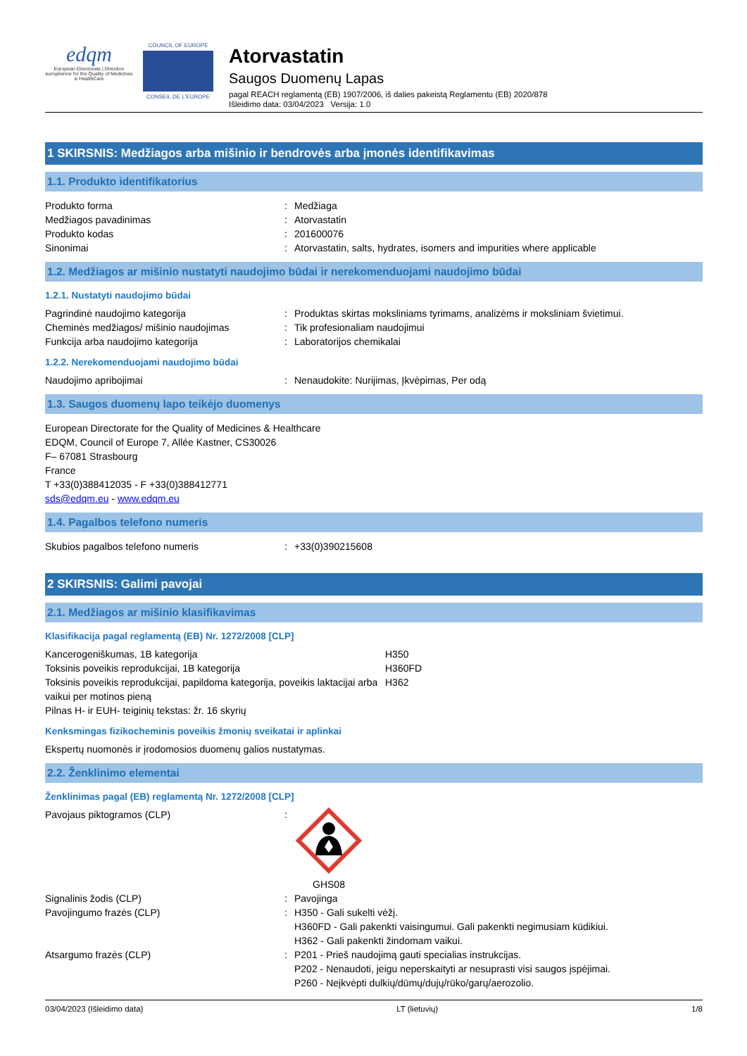edqm
European Directorate | Direction européenne for the Quality of Medicines & HealthCare
COUNCIL OF EUROPE
CONSEIL DE L'EUROPE
Atorvastatin
Saugos Duomenų Lapas
pagal REACH reglamentą (EB) 1907/2006, iš dalies pakeistą Reglamentu (EB) 2020/878
Išleidimo data: 03/04/2023 Versija: 1.0
1 SKIRSNIS: Medžiagos arba mišinio ir bendrovės arba įmonės identifikavimas
1.1. Produkto identifikatorius
Produkto forma : Medžiaga
Medžiagos pavadinimas : Atorvastatin
Produkto kodas : 201600076
Sinonimai : Atorvastatin, salts, hydrates, isomers and impurities where applicable
1.2. Medžiagos ar mišinio nustatyti naudojimo būdai ir nerekomenduojami naudojimo būdai
1.2.1. Nustatyti naudojimo būdai
Pagrindinė naudojimo kategorija : Produktas skirtas moksliniams tyrimams, analizėms ir moksliniam švietimui.
Cheminės medžiagos/ mišinio naudojimas : Tik profesionaliam naudojimui
Funkcija arba naudojimo kategorija : Laboratorijos chemikalai
1.2.2. Nerekomenduojami naudojimo būdai
Naudojimo apribojimai : Nenaudokite: Nurijimas, Įkvėpimas, Per odą
1.3. Saugos duomenų lapo teikėjo duomenys
European Directorate for the Quality of Medicines & Healthcare
EDQM, Council of Europe 7, Allée Kastner, CS30026
F– 67081 Strasbourg
France
T +33(0)388412035 - F +33(0)388412771
sds@edqm.eu - www.edqm.eu
1.4. Pagalbos telefono numeris
Skubios pagalbos telefono numeris : +33(0)390215608
2 SKIRSNIS: Galimi pavojai
2.1. Medžiagos ar mišinio klasifikavimas
Klasifikacija pagal reglamentą (EB) Nr. 1272/2008 [CLP]
Kancerogeniškumas, 1B kategorija H350
Toksinis poveikis reprodukcijai, 1B kategorija H360FD
Toksinis poveikis reprodukcijai, papildoma kategorija, poveikis laktacijai arba vaikui per motinos pieną
H362
Pilnas H- ir EUH- teiginių tekstas: žr. 16 skyrių
Kenksmingas fizikocheminis poveikis žmonių sveikatai ir aplinkai
Ekspertų nuomonės ir įrodomosios duomenų galios nustatymas.
2.2. Ženklinimo elementai
Ženklinimas pagal (EB) reglamentą Nr. 1272/2008 [CLP]
Pavojaus piktogramos (CLP) : GHS08
Signalinis žodis (CLP) : Pavojinga
Pavojingumo frazės (CLP) : H350 - Gali sukelti vėžį.
H360FD - Gali pakenkti vaisingumui. Gali pakenkti negimusiam kūdikiui.
H362 - Gali pakenkti žindomam vaikui.
Atsargumo frazės (CLP) : P201 - Prieš naudojimą gauti specialias instrukcijas.
P202 - Nenaudoti, jeigu neperskaityti ar nesuprasti visi saugos įspėjimai.
P260 - Neįkvėpti dulkių/dūmų/dujų/rūko/garų/aerozolio.
03/04/2023 (Išleidimo data) LT (lietuvių) 1/8